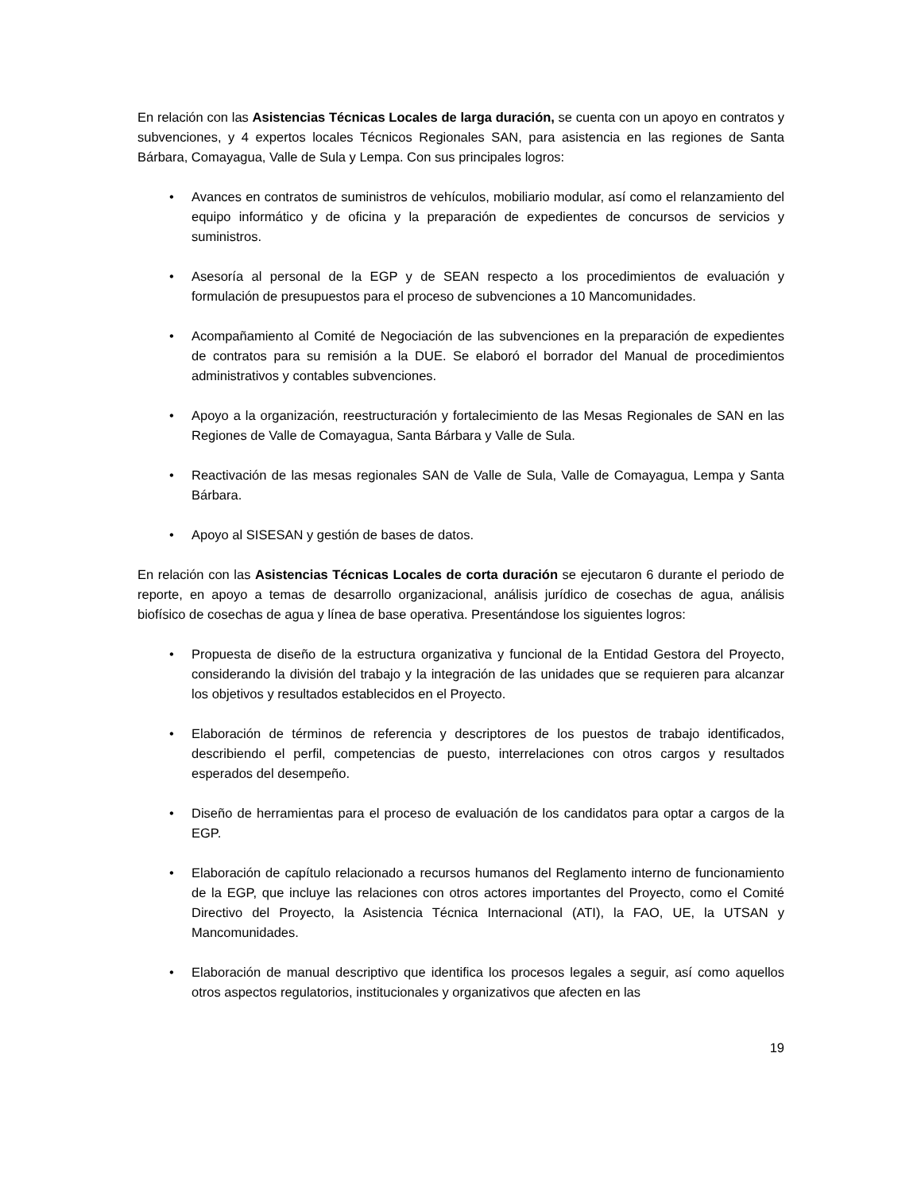En relación con las Asistencias Técnicas Locales de larga duración, se cuenta con un apoyo en contratos y subvenciones, y 4 expertos locales Técnicos Regionales SAN, para asistencia en las regiones de Santa Bárbara, Comayagua, Valle de Sula y Lempa. Con sus principales logros:
• Avances en contratos de suministros de vehículos, mobiliario modular, así como el relanzamiento del equipo informático y de oficina y la preparación de expedientes de concursos de servicios y suministros.
• Asesoría al personal de la EGP y de SEAN respecto a los procedimientos de evaluación y formulación de presupuestos para el proceso de subvenciones a 10 Mancomunidades.
• Acompañamiento al Comité de Negociación de las subvenciones en la preparación de expedientes de contratos para su remisión a la DUE. Se elaboró el borrador del Manual de procedimientos administrativos y contables subvenciones.
• Apoyo a la organización, reestructuración y fortalecimiento de las Mesas Regionales de SAN en las Regiones de Valle de Comayagua, Santa Bárbara y Valle de Sula.
• Reactivación de las mesas regionales SAN de Valle de Sula, Valle de Comayagua, Lempa y Santa Bárbara.
• Apoyo al SISESAN y gestión de bases de datos.
En relación con las Asistencias Técnicas Locales de corta duración se ejecutaron 6 durante el periodo de reporte, en apoyo a temas de desarrollo organizacional, análisis jurídico de cosechas de agua, análisis biofísico de cosechas de agua y línea de base operativa. Presentándose los siguientes logros:
• Propuesta de diseño de la estructura organizativa y funcional de la Entidad Gestora del Proyecto, considerando la división del trabajo y la integración de las unidades que se requieren para alcanzar los objetivos y resultados establecidos en el Proyecto.
• Elaboración de términos de referencia y descriptores de los puestos de trabajo identificados, describiendo el perfil, competencias de puesto, interrelaciones con otros cargos y resultados esperados del desempeño.
• Diseño de herramientas para el proceso de evaluación de los candidatos para optar a cargos de la EGP.
• Elaboración de capítulo relacionado a recursos humanos del Reglamento interno de funcionamiento de la EGP, que incluye las relaciones con otros actores importantes del Proyecto, como el Comité Directivo del Proyecto, la Asistencia Técnica Internacional (ATI), la FAO, UE, la UTSAN y Mancomunidades.
• Elaboración de manual descriptivo que identifica los procesos legales a seguir, así como aquellos otros aspectos regulatorios, institucionales y organizativos que afecten en las
19